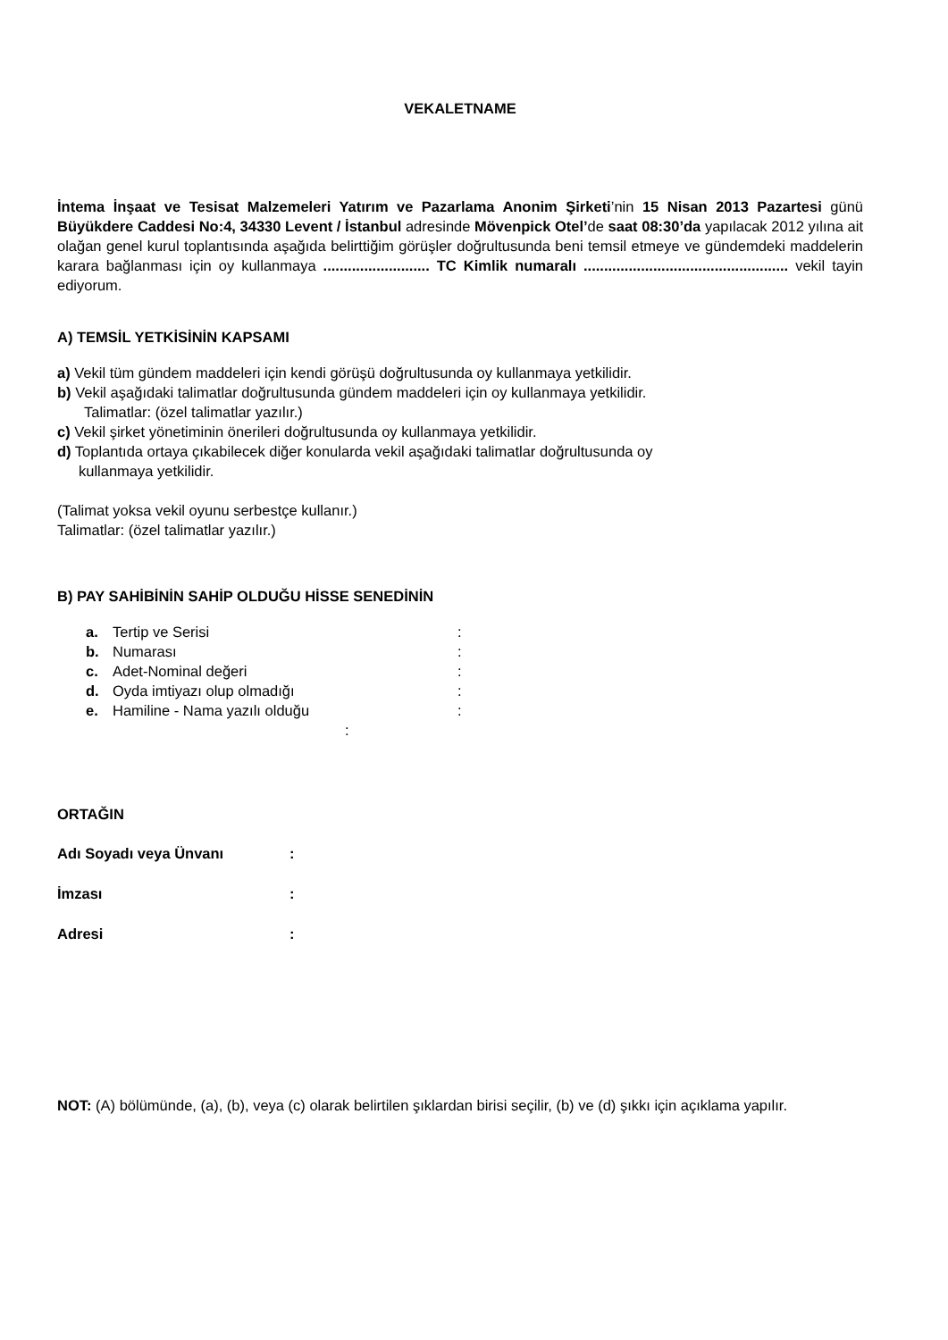VEKALETNAME
İntema İnşaat ve Tesisat Malzemeleri Yatırım ve Pazarlama Anonim Şirketi’nin 15 Nisan 2013 Pazartesi günü Büyükdere Caddesi No:4, 34330 Levent / İstanbul adresinde Mövenpick Otel’de saat 08:30’da yapılacak 2012 yılına ait olağan genel kurul toplantısında aşağıda belirttiğim görüşler doğrultusunda beni temsil etmeye ve gündemdeki maddelerin karara bağlanması için oy kullanmaya .......................... TC Kimlik numaralı .................................................. vekil tayin ediyorum.
A) TEMSİL YETKİSİNİN KAPSAMI
a) Vekil tüm gündem maddeleri için kendi görüşü doğrultusunda oy kullanmaya yetkilidir.
b) Vekil aşağıdaki talimatlar doğrultusunda gündem maddeleri için oy kullanmaya yetkilidir.
Talimatlar: (özel talimatlar yazılır.)
c) Vekil şirket yönetiminin önerileri doğrultusunda oy kullanmaya yetkilidir.
d) Toplantıda ortaya çıkabilecek diğer konularda vekil aşağıdaki talimatlar doğrultusunda oy
kullanmaya yetkilidir.
(Talimat yoksa vekil oyunu serbestçe kullanır.)
Talimatlar: (özel talimatlar yazılır.)
B) PAY SAHİBİNİN SAHİP OLDUĞU HİSSE SENEDİNİN
a. Tertip ve Serisi:
b. Numarası:
c. Adet-Nominal değeri:
d. Oyda imtiyazı olup olmadığı:
e. Hamiline - Nama yazılı olduğu:
:
ORTAĞIN
Adı Soyadı veya Ünvanı:
İmzası:
Adresi:
NOT: (A) bölümünde, (a), (b), veya (c) olarak belirtilen şıklardan birisi seçilir, (b) ve (d) şıkkı için açıklama yapılır.